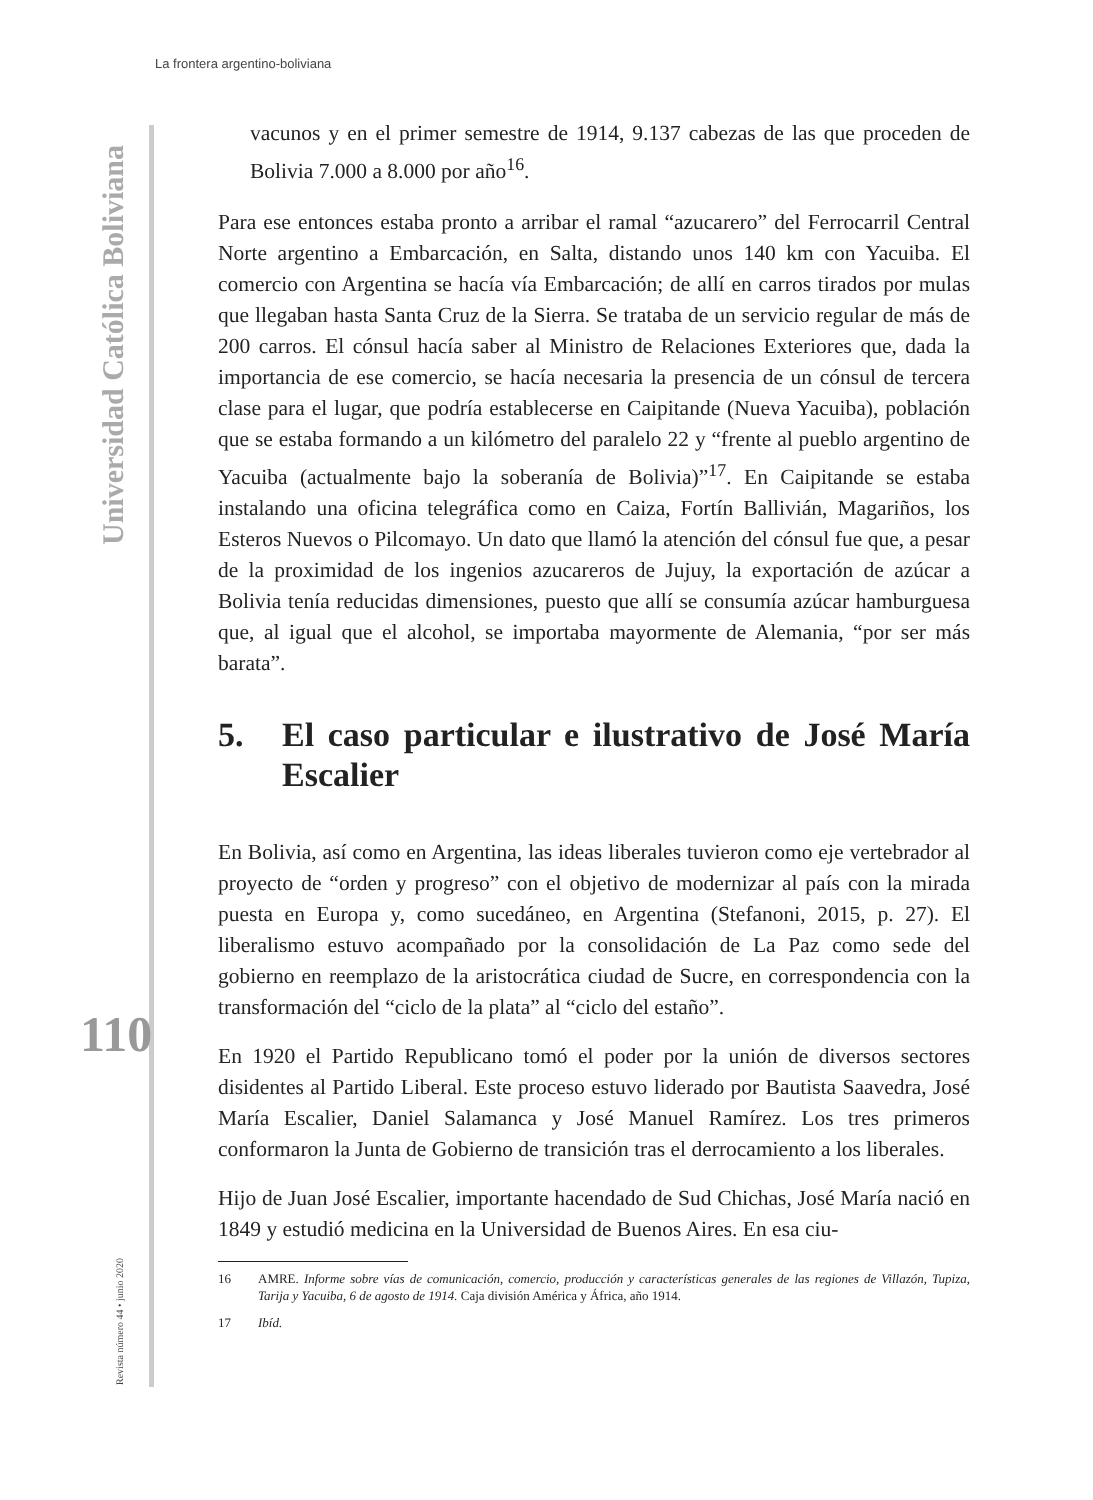La frontera argentino-boliviana
Universidad Católica Boliviana
110
Revista número 44 • junio 2020
vacunos y en el primer semestre de 1914, 9.137 cabezas de las que proceden de Bolivia 7.000 a 8.000 por año<sup>16</sup>.
Para ese entonces estaba pronto a arribar el ramal “azucarero” del Ferrocarril Central Norte argentino a Embarcación, en Salta, distando unos 140 km con Yacuiba. El comercio con Argentina se hacía vía Embarcación; de allí en carros tirados por mulas que llegaban hasta Santa Cruz de la Sierra. Se trataba de un servicio regular de más de 200 carros. El cónsul hacía saber al Ministro de Relaciones Exteriores que, dada la importancia de ese comercio, se hacía necesaria la presencia de un cónsul de tercera clase para el lugar, que podría establecerse en Caipitande (Nueva Yacuiba), población que se estaba formando a un kilómetro del paralelo 22 y “frente al pueblo argentino de Yacuiba (actualmente bajo la soberanía de Bolivia)”<sup>17</sup>. En Caipitande se estaba instalando una oficina telegráfica como en Caiza, Fortín Ballivián, Magariños, los Esteros Nuevos o Pilcomayo. Un dato que llamó la atención del cónsul fue que, a pesar de la proximidad de los ingenios azucareros de Jujuy, la exportación de azúcar a Bolivia tenía reducidas dimensiones, puesto que allí se consumía azúcar hamburguesa que, al igual que el alcohol, se importaba mayormente de Alemania, “por ser más barata”.
5. El caso particular e ilustrativo de José María Escalier
En Bolivia, así como en Argentina, las ideas liberales tuvieron como eje vertebrador al proyecto de “orden y progreso” con el objetivo de modernizar al país con la mirada puesta en Europa y, como sucedáneo, en Argentina (Stefanoni, 2015, p. 27). El liberalismo estuvo acompañado por la consolidación de La Paz como sede del gobierno en reemplazo de la aristocrática ciudad de Sucre, en correspondencia con la transformación del “ciclo de la plata” al “ciclo del estaño”.
En 1920 el Partido Republicano tomó el poder por la unión de diversos sectores disidentes al Partido Liberal. Este proceso estuvo liderado por Bautista Saavedra, José María Escalier, Daniel Salamanca y José Manuel Ramírez. Los tres primeros conformaron la Junta de Gobierno de transición tras el derrocamiento a los liberales.
Hijo de Juan José Escalier, importante hacendado de Sud Chichas, José María nació en 1849 y estudió medicina en la Universidad de Buenos Aires. En esa ciu-
16 AMRE. Informe sobre vías de comunicación, comercio, producción y características generales de las regiones de Villazón, Tupiza, Tarija y Yacuiba, 6 de agosto de 1914. Caja división América y África, año 1914.
17 Ibíd.